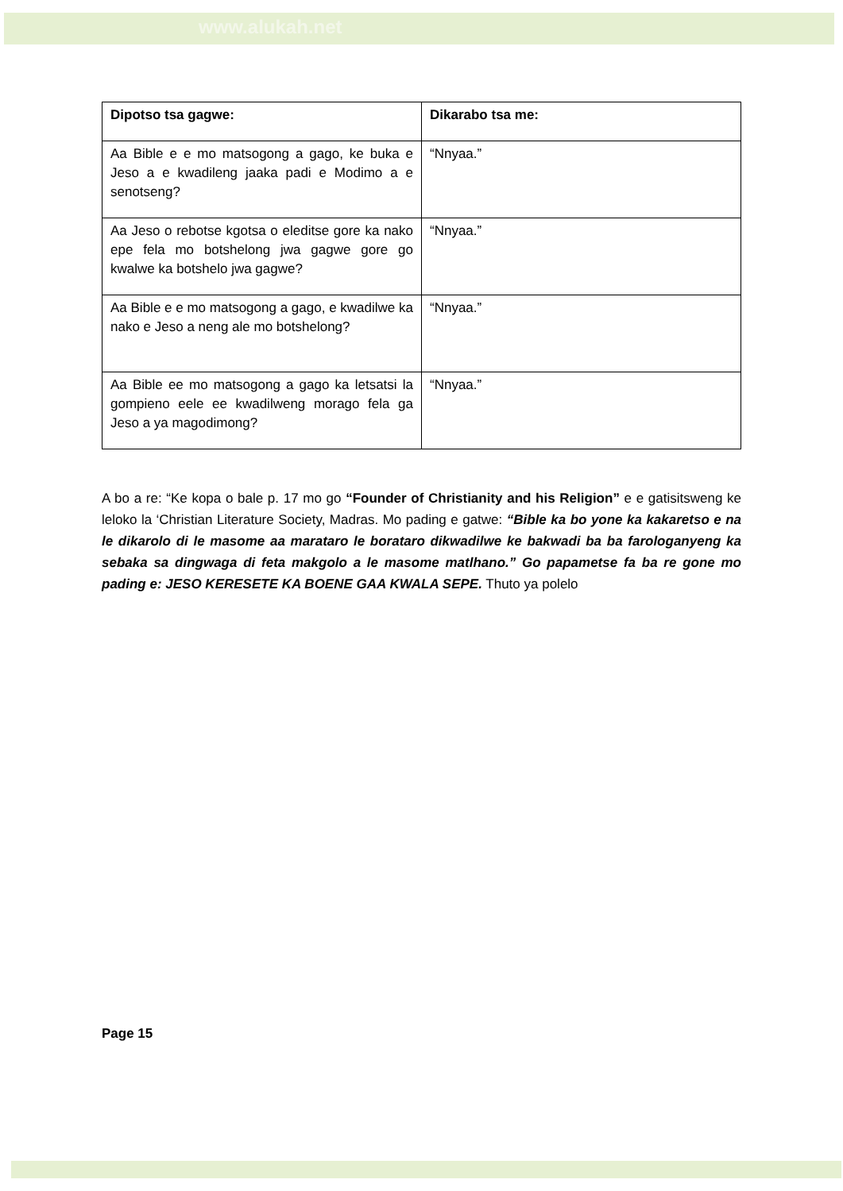www.alukah.net
| Dipotso tsa gagwe: | Dikarabo tsa me: |
| --- | --- |
| Aa Bible e e mo matsogong a gago, ke buka e Jeso a e kwadileng jaaka padi e Modimo a e senotseng? | “Nnyaa.” |
| Aa Jeso o rebotse kgotsa o eleditse gore ka nako epe fela mo botshelong jwa gagwe gore go kwalwe ka botshelo jwa gagwe? | “Nnyaa.” |
| Aa Bible e e mo matsogong a gago, e kwadilwe ka nako e Jeso a neng ale mo botshelong? | “Nnyaa.” |
| Aa Bible ee mo matsogong a gago ka letsatsi la gompieno eele ee kwadilweng morago fela ga Jeso a ya magodimong? | “Nnyaa.” |
A bo a re: “Ke kopa o bale p. 17 mo go “Founder of Christianity and his Religion” e e gatisitsweng ke leloko la ‘Christian Literature Society, Madras. Mo pading e gatwe: “Bible ka bo yone ka kakaretso e na le dikarolo di le masome aa marataro le borataro dikwadilwe ke bakwadi ba ba farologanyeng ka sebaka sa dingwaga di feta makgolo a le masome matlhano.” Go papametse fa ba re gone mo pading e: JESO KERESETE KA BOENE GAA KWALA SEPE. Thuto ya polelo
Page 15